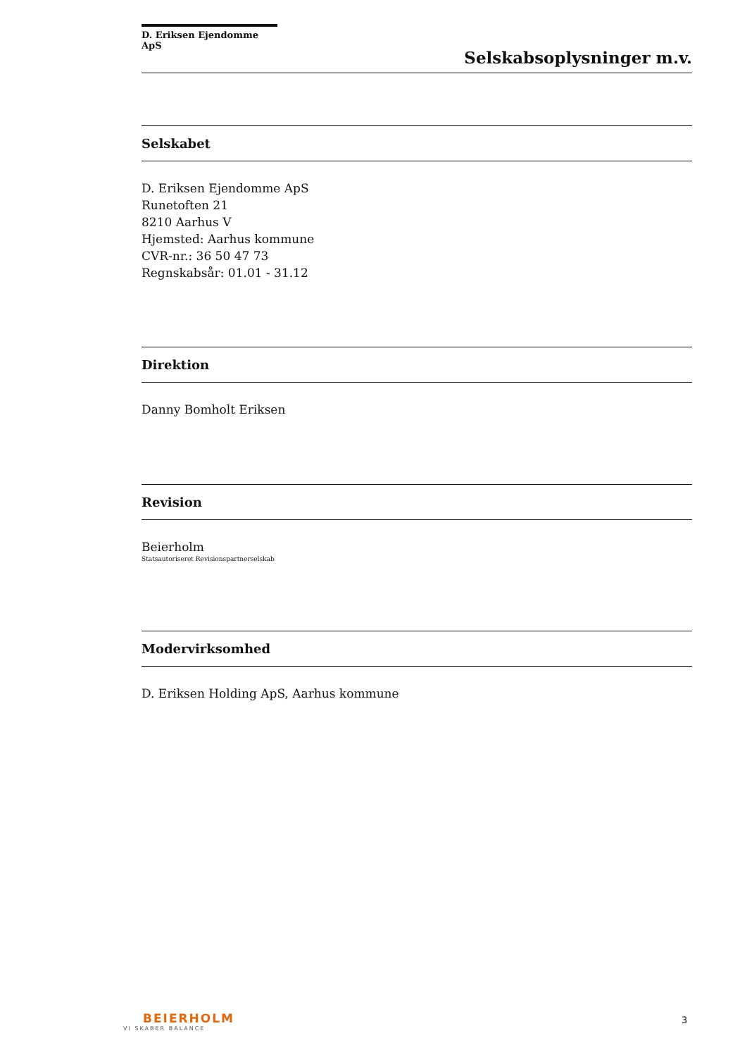D. Eriksen Ejendomme ApS
Selskabsoplysninger m.v.
Selskabet
D. Eriksen Ejendomme ApS
Runetoften 21
8210 Aarhus V
Hjemsted: Aarhus kommune
CVR-nr.: 36 50 47 73
Regnskabsår: 01.01 - 31.12
Direktion
Danny Bomholt Eriksen
Revision
Beierholm
Statsautoriseret Revisionspartnerselskab
Modervirksomhed
D. Eriksen Holding ApS, Aarhus kommune
BEIERHOLM
VI SKABER BALANCE
3